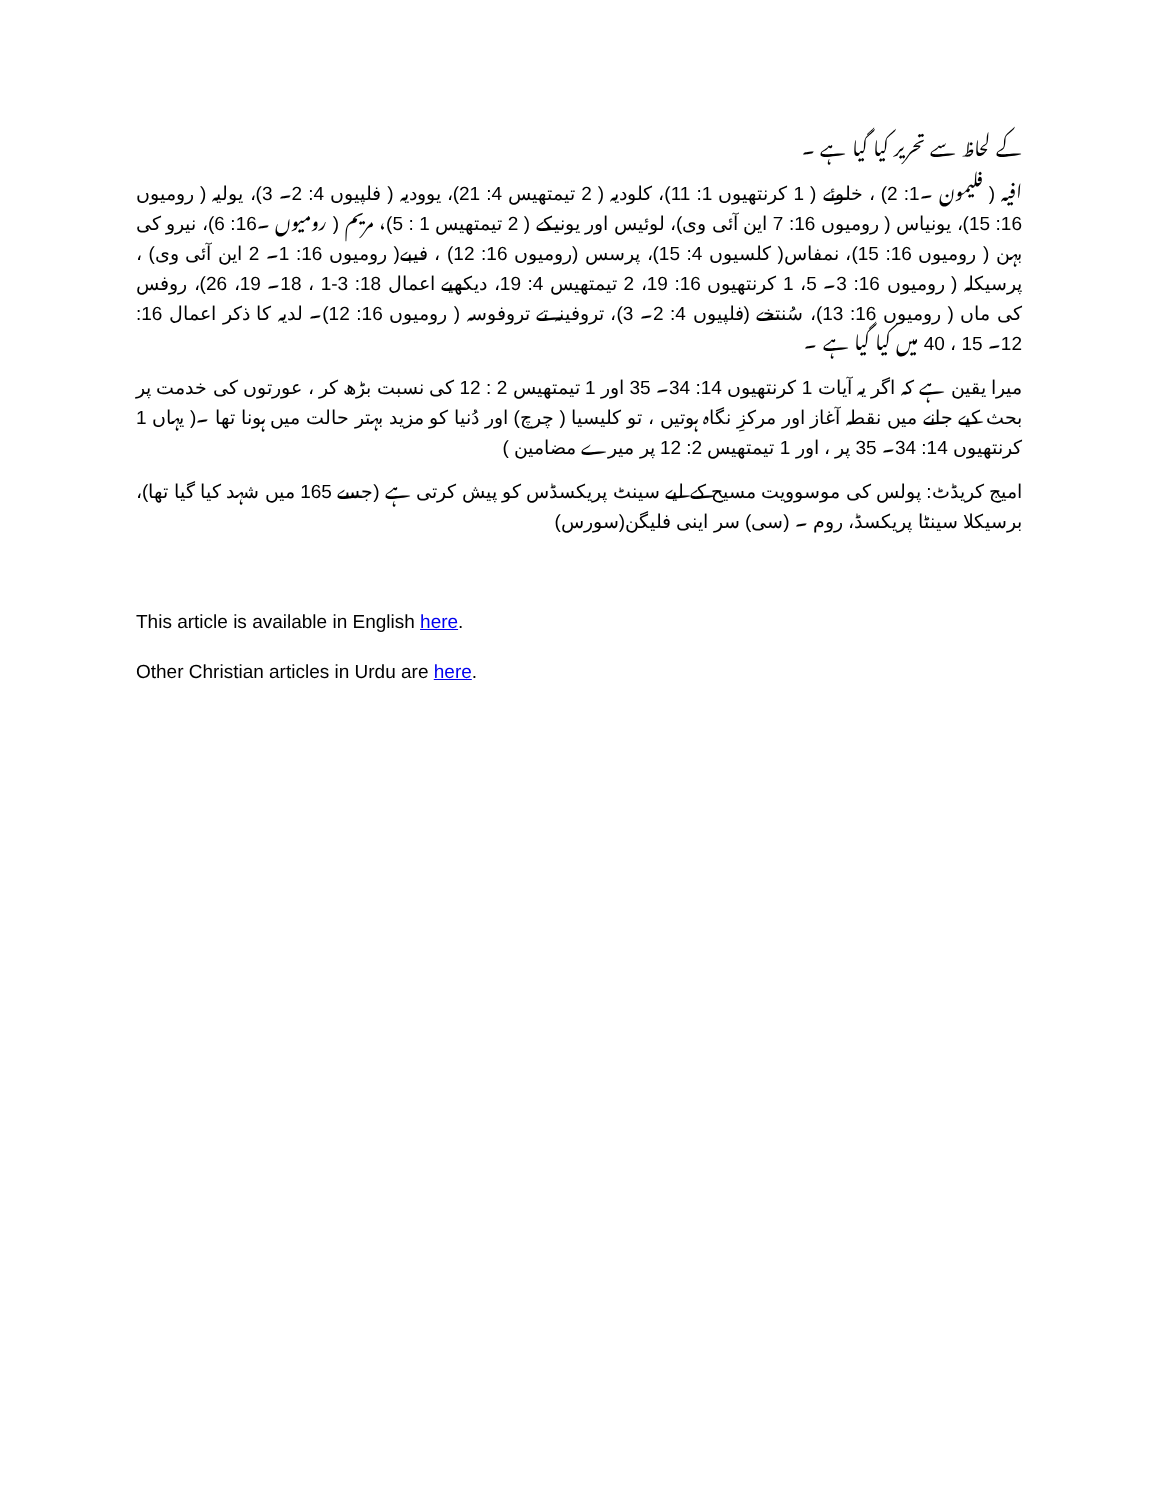کے لحاظ سے تحریر کیا گیا ہے ۔
افیہ ( فلیمون ۔1: 2) ، خلوئے ( 1 کرنتھیوں 1: 11)، کلودیہ ( 2 تیمتھیس 4: 21)، یوودیہ ( فلپیوں 4: 2۔ 3)، یولیہ ( رومیوں 16: 15)، یونیاس ( رومیوں 16: 7 این آئی وی)، لوئیس اور یونیکے ( 2 تیمتھیس 1 : 5)، مریم ( رومیوں ۔16: 6)، نیرو کی بہن ( رومیوں 16: 15)، نمفاس( کلسیوں 4: 15)، پرسس (رومیوں 16: 12) ، فیبے( رومیوں 16: 1۔ 2 این آئی وی) ، پرسیکلہ ( رومیوں 16: 3۔ 5، 1 کرنتھیوں 16: 19، 2 تیمتھیس 4: 19، دیکھیے اعمال 18: 3-1 ، 18۔ 19، 26)، روفس کی ماں ( رومیوں 16: 13)، سُنتخے (فلپیوں 4: 2۔ 3)، تروفینہ تے تروفوسہ ( رومیوں 16: 12)۔ لدیہ کا ذکر اعمال 16: 12۔ 15 ، 40 میں کیا گیا ہے ۔
میرا یقین ہے کہ اگر یہ آیات 1 کرنتھیوں 14: 34۔ 35 اور 1 تیمتھیس 2 : 12 کی نسبت بڑھ کر ، عورتوں کی خدمت پر بحث کیے جانے میں نقطہ آغاز اور مرکزِ نگاہ ہوتیں ، تو کلیسیا ( چرچ) اور دُنیا کو مزید بہتر حالت میں ہونا تھا ۔( یہاں 1 کرنتھیوں 14: 34۔ 35 پر ، اور 1 تیمتھیس 2: 12 پر میرے مضامین )
امیج کریڈٹ: پولس کی موسوویت مسیح کے لیے سینٹ پریکسڈس کو پیش کرتی ہے (جسے 165 میں شہد کیا گیا تھا)، برسیکلا سینٹا پریکسڈ، روم ۔ (سی) سر اینی فلیگن(سورس)
This article is available in English here.
Other Christian articles in Urdu are here.